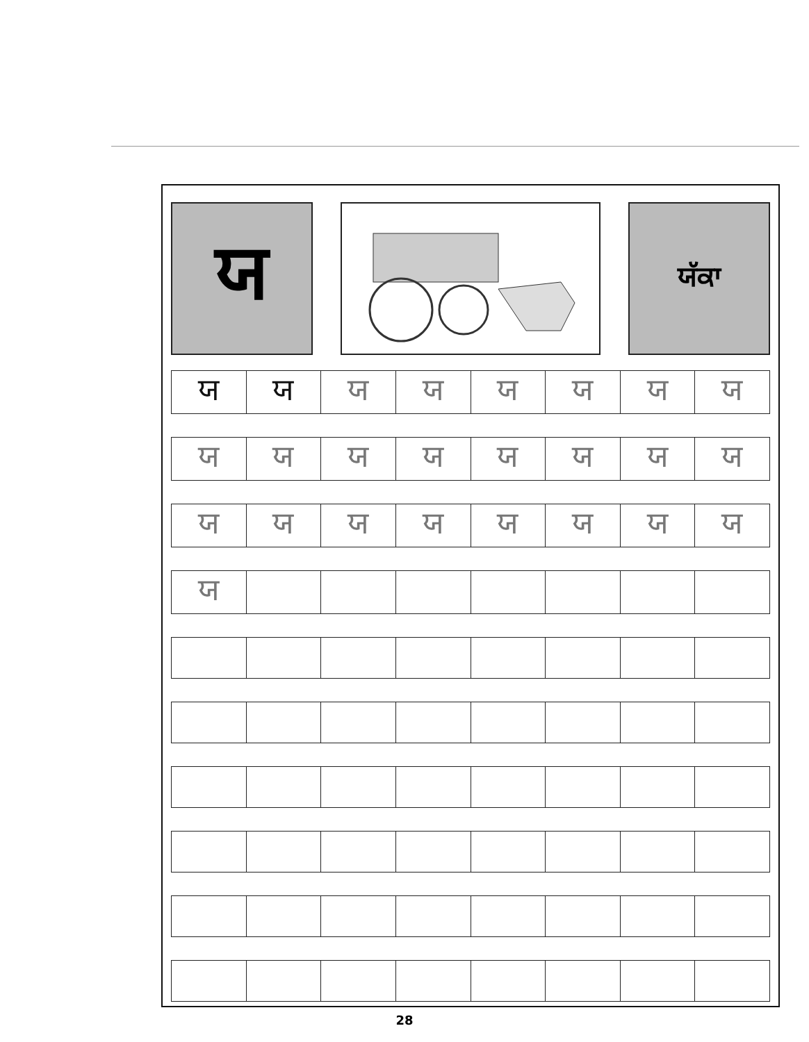ਯ
ਯੱਕਾ
| ਯ | ਯ | ਯ | ਯ | ਯ | ਯ | ਯ | ਯ |
| ਯ | ਯ | ਯ | ਯ | ਯ | ਯ | ਯ | ਯ |
| ਯ | ਯ | ਯ | ਯ | ਯ | ਯ | ਯ | ਯ |
| ਯ | | | | | | | |
28